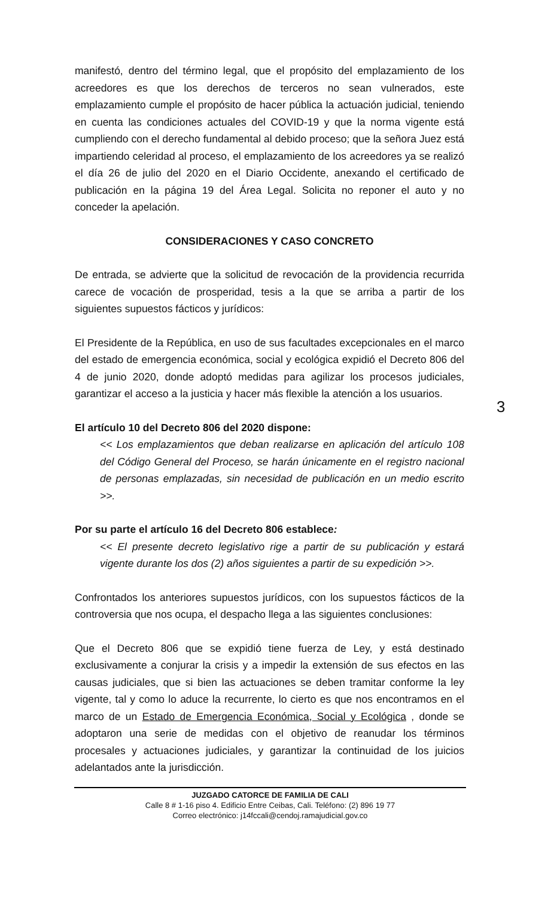manifestó, dentro del término legal, que el propósito del emplazamiento de los acreedores es que los derechos de terceros no sean vulnerados, este emplazamiento cumple el propósito de hacer pública la actuación judicial, teniendo en cuenta las condiciones actuales del COVID-19 y que la norma vigente está cumpliendo con el derecho fundamental al debido proceso; que la señora Juez está impartiendo celeridad al proceso, el emplazamiento de los acreedores ya se realizó el día 26 de julio del 2020 en el Diario Occidente, anexando el certificado de publicación en la página 19 del Área Legal. Solicita no reponer el auto y no conceder la apelación.
CONSIDERACIONES Y CASO CONCRETO
De entrada, se advierte que la solicitud de revocación de la providencia recurrida carece de vocación de prosperidad, tesis a la que se arriba a partir de los siguientes supuestos fácticos y jurídicos:
El Presidente de la República, en uso de sus facultades excepcionales en el marco del estado de emergencia económica, social y ecológica expidió el Decreto 806 del 4 de junio 2020, donde adoptó medidas para agilizar los procesos judiciales, garantizar el acceso a la justicia y hacer más flexible la atención a los usuarios.
El artículo 10 del Decreto 806 del 2020 dispone:
<< Los emplazamientos que deban realizarse en aplicación del artículo 108 del Código General del Proceso, se harán únicamente en el registro nacional de personas emplazadas, sin necesidad de publicación en un medio escrito >>.
Por su parte el artículo 16 del Decreto 806 establece:
<< El presente decreto legislativo rige a partir de su publicación y estará vigente durante los dos (2) años siguientes a partir de su expedición >>.
Confrontados los anteriores supuestos jurídicos, con los supuestos fácticos de la controversia que nos ocupa, el despacho llega a las siguientes conclusiones:
Que el Decreto 806 que se expidió tiene fuerza de Ley, y está destinado exclusivamente a conjurar la crisis y a impedir la extensión de sus efectos en las causas judiciales, que si bien las actuaciones se deben tramitar conforme la ley vigente, tal y como lo aduce la recurrente, lo cierto es que nos encontramos en el marco de un Estado de Emergencia Económica, Social y Ecológica , donde se adoptaron una serie de medidas con el objetivo de reanudar los términos procesales y actuaciones judiciales, y garantizar la continuidad de los juicios adelantados ante la jurisdicción.
3
JUZGADO CATORCE DE FAMILIA DE CALI
Calle 8 # 1-16 piso 4. Edificio Entre Ceibas, Cali. Teléfono: (2) 896 19 77
Correo electrónico: j14fccali@cendoj.ramajudicial.gov.co